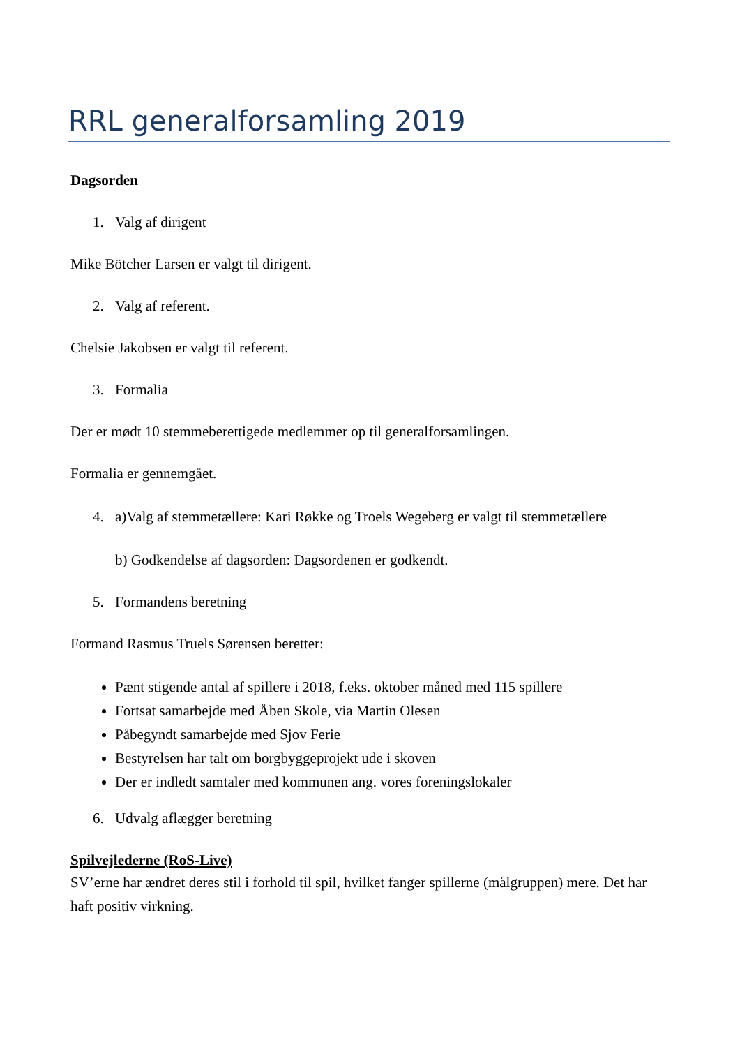RRL generalforsamling 2019
Dagsorden
1. Valg af dirigent
Mike Bötcher Larsen er valgt til dirigent.
2. Valg af referent.
Chelsie Jakobsen er valgt til referent.
3. Formalia
Der er mødt 10 stemmeberettigede medlemmer op til generalforsamlingen.
Formalia er gennemgået.
4. a)Valg af stemmetællere: Kari Røkke og Troels Wegeberg er valgt til stemmetællere
b) Godkendelse af dagsorden: Dagsordenen er godkendt.
5. Formandens beretning
Formand Rasmus Truels Sørensen beretter:
Pænt stigende antal af spillere i 2018, f.eks. oktober måned med 115 spillere
Fortsat samarbejde med Åben Skole, via Martin Olesen
Påbegyndt samarbejde med Sjov Ferie
Bestyrelsen har talt om borgbyggeprojekt ude i skoven
Der er indledt samtaler med kommunen ang. vores foreningslokaler
6. Udvalg aflægger beretning
Spilvejlederne (RoS-Live)
SV’erne har ændret deres stil i forhold til spil, hvilket fanger spillerne (målgruppen) mere. Det har haft positiv virkning.